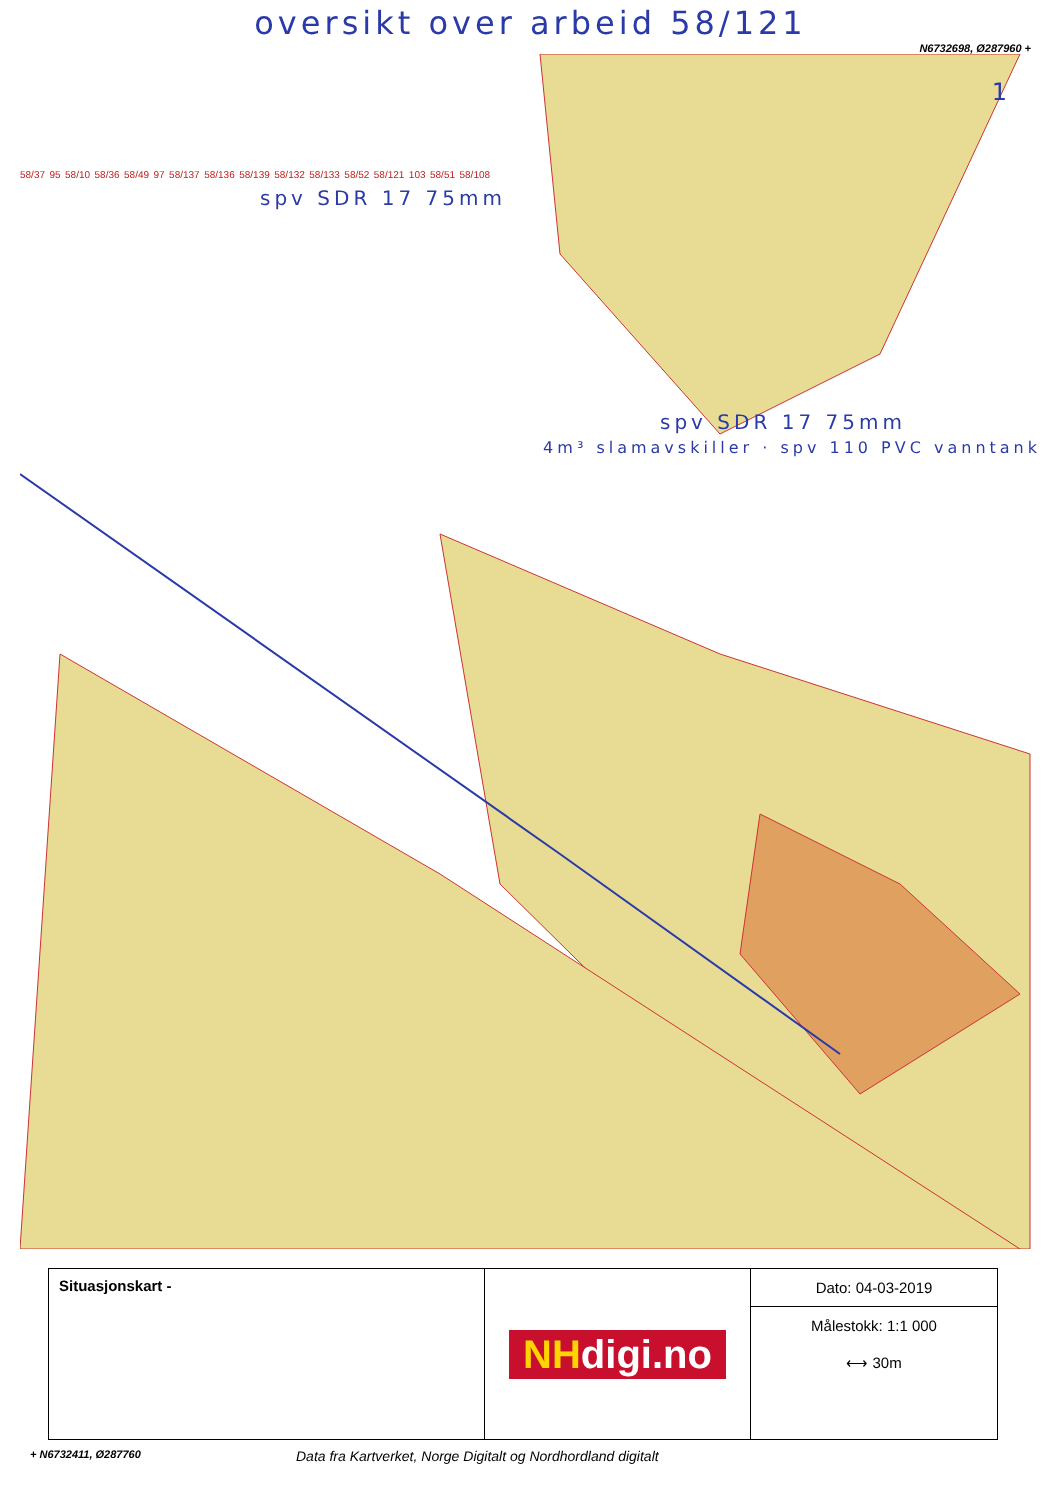oversikt over arbeid 58/121
N6732698, Ø287960 +
58/37 95 58/10 58/36 58/49 97 58/137 58/136 58/139 58/132 58/133 58/52 58/121 103 58/51 58/108
spv SDR 17 75mm
spv SDR 17 75mm
4m³ slamavskiller · spv 110 PVC vanntank
1
Situasjonskart -
NHdigi.no
Dato: 04-03-2019
Målestokk: 1:1 000
⟷ 30m
+ N6732411, Ø287760
Data fra Kartverket, Norge Digitalt og Nordhordland digitalt